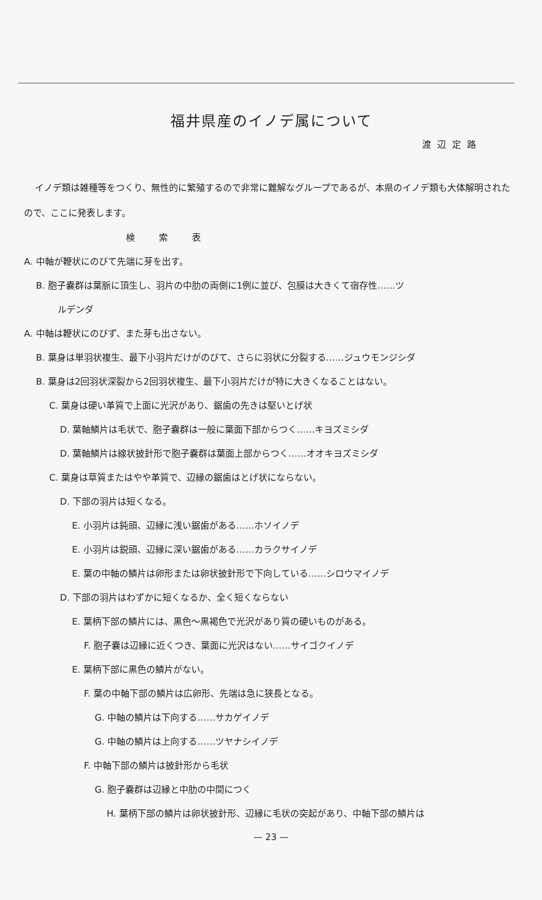福井県産のイノデ属について
渡辺定路
イノデ類は雑種等をつくり、無性的に繁殖するので非常に難解なグループであるが、本県のイノデ類も大体解明されたので、ここに発表します。
検索表
A. 中軸が鞭状にのびて先端に芽を出す。
B. 胞子嚢群は葉脈に頂生し、羽片の中肋の両側に1例に並び、包膜は大きくて宿存性……ツ
ルデンダ
A. 中軸は鞭状にのびず、また芽も出さない。
B. 葉身は単羽状複生、最下小羽片だけがのびて、さらに羽状に分裂する……ジュウモンジシダ
B. 葉身は2回羽状深裂から2回羽状複生、最下小羽片だけが特に大きくなることはない。
C. 葉身は硬い革質で上面に光沢があり、鋸歯の先きは堅いとげ状
D. 葉軸鱗片は毛状で、胞子嚢群は一般に葉面下部からつく……キヨズミシダ
D. 葉軸鱗片は線状披針形で胞子嚢群は葉面上部からつく……オオキヨズミシダ
C. 葉身は草質またはやや革質で、辺縁の鋸歯はとげ状にならない。
D. 下部の羽片は短くなる。
E. 小羽片は鈍頭、辺縁に浅い鋸歯がある……ホソイノデ
E. 小羽片は鋭頭、辺縁に深い鋸歯がある……カラクサイノデ
E. 葉の中軸の鱗片は卵形または卵状披針形で下向している……シロウマイノデ
D. 下部の羽片はわずかに短くなるか、全く短くならない
E. 葉柄下部の鱗片には、黒色〜黒褐色で光沢があり質の硬いものがある。
F. 胞子嚢は辺縁に近くつき、葉面に光沢はない……サイゴクイノデ
E. 葉柄下部に黒色の鱗片がない。
F. 葉の中軸下部の鱗片は広卵形、先端は急に狭長となる。
G. 中軸の鱗片は下向する……サカゲイノデ
G. 中軸の鱗片は上向する……ツヤナシイノデ
F. 中軸下部の鱗片は披針形から毛状
G. 胞子嚢群は辺縁と中肋の中間につく
H. 葉柄下部の鱗片は卵状披針形、辺縁に毛状の突起があり、中軸下部の鱗片は
— 23 —